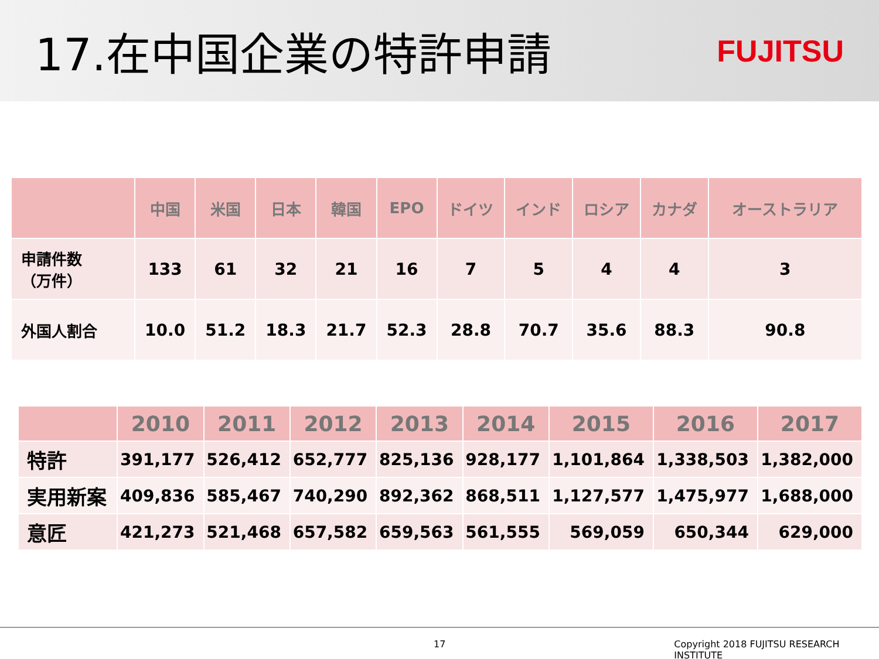17.在中国企業の特許申請
FUJITSU
| | 中国 | 米国 | 日本 | 韓国 | EPO | ドイツ | インド | ロシア | カナダ | オーストラリア |
| --- | --- | --- | --- | --- | --- | --- | --- | --- | --- | --- |
| 申請件数 （万件） | 133 | 61 | 32 | 21 | 16 | 7 | 5 | 4 | 4 | 3 |
| 外国人割合 | 10.0 | 51.2 | 18.3 | 21.7 | 52.3 | 28.8 | 70.7 | 35.6 | 88.3 | 90.8 |
| | 2010 | 2011 | 2012 | 2013 | 2014 | 2015 | 2016 | 2017 |
| --- | --- | --- | --- | --- | --- | --- | --- | --- |
| 特許 | 391,177 | 526,412 | 652,777 | 825,136 | 928,177 | 1,101,864 | 1,338,503 | 1,382,000 |
| 実用新案 | 409,836 | 585,467 | 740,290 | 892,362 | 868,511 | 1,127,577 | 1,475,977 | 1,688,000 |
| 意匠 | 421,273 | 521,468 | 657,582 | 659,563 | 561,555 | 569,059 | 650,344 | 629,000 |
17 Copyright 2018 FUJITSU RESEARCH INSTITUTE